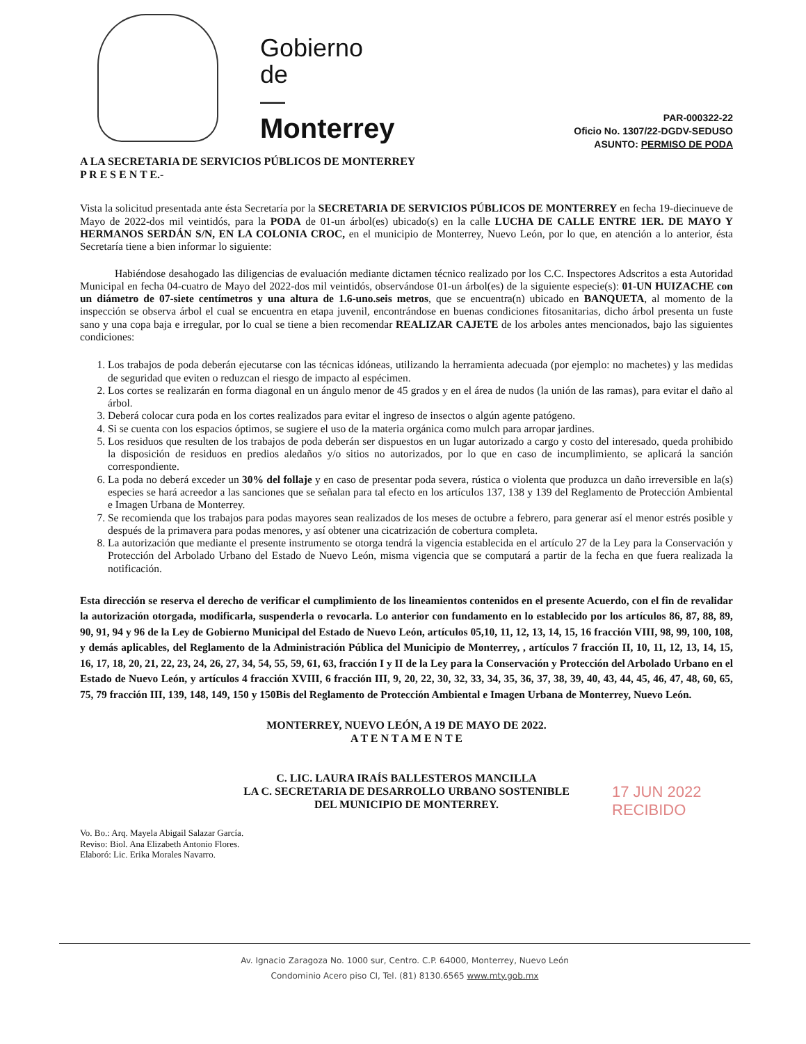Gobierno
de
—
Monterrey
PAR-000322-22
Oficio No. 1307/22-DGDV-SEDUSO
ASUNTO: PERMISO DE PODA
A LA SECRETARIA DE SERVICIOS PÚBLICOS DE MONTERREY
P R E S E N T E.-
Vista la solicitud presentada ante ésta Secretaría por la SECRETARIA DE SERVICIOS PÚBLICOS DE MONTERREY en fecha 19-diecinueve de Mayo de 2022-dos mil veintidós, para la PODA de 01-un árbol(es) ubicado(s) en la calle LUCHA DE CALLE ENTRE 1ER. DE MAYO Y HERMANOS SERDÁN S/N, EN LA COLONIA CROC, en el municipio de Monterrey, Nuevo León, por lo que, en atención a lo anterior, ésta Secretaría tiene a bien informar lo siguiente:
Habiéndose desahogado las diligencias de evaluación mediante dictamen técnico realizado por los C.C. Inspectores Adscritos a esta Autoridad Municipal en fecha 04-cuatro de Mayo del 2022-dos mil veintidós, observándose 01-un árbol(es) de la siguiente especie(s): 01-UN HUIZACHE con un diámetro de 07-siete centímetros y una altura de 1.6-uno.seis metros, que se encuentra(n) ubicado en BANQUETA, al momento de la inspección se observa árbol el cual se encuentra en etapa juvenil, encontrándose en buenas condiciones fitosanitarias, dicho árbol presenta un fuste sano y una copa baja e irregular, por lo cual se tiene a bien recomendar REALIZAR CAJETE de los arboles antes mencionados, bajo las siguientes condiciones:
1. Los trabajos de poda deberán ejecutarse con las técnicas idóneas, utilizando la herramienta adecuada (por ejemplo: no machetes) y las medidas de seguridad que eviten o reduzcan el riesgo de impacto al espécimen.
2. Los cortes se realizarán en forma diagonal en un ángulo menor de 45 grados y en el área de nudos (la unión de las ramas), para evitar el daño al árbol.
3. Deberá colocar cura poda en los cortes realizados para evitar el ingreso de insectos o algún agente patógeno.
4. Si se cuenta con los espacios óptimos, se sugiere el uso de la materia orgánica como mulch para arropar jardines.
5. Los residuos que resulten de los trabajos de poda deberán ser dispuestos en un lugar autorizado a cargo y costo del interesado, queda prohibido la disposición de residuos en predios aledaños y/o sitios no autorizados, por lo que en caso de incumplimiento, se aplicará la sanción correspondiente.
6. La poda no deberá exceder un 30% del follaje y en caso de presentar poda severa, rústica o violenta que produzca un daño irreversible en la(s) especies se hará acreedor a las sanciones que se señalan para tal efecto en los artículos 137, 138 y 139 del Reglamento de Protección Ambiental e Imagen Urbana de Monterrey.
7. Se recomienda que los trabajos para podas mayores sean realizados de los meses de octubre a febrero, para generar así el menor estrés posible y después de la primavera para podas menores, y así obtener una cicatrización de cobertura completa.
8. La autorización que mediante el presente instrumento se otorga tendrá la vigencia establecida en el artículo 27 de la Ley para la Conservación y Protección del Arbolado Urbano del Estado de Nuevo León, misma vigencia que se computará a partir de la fecha en que fuera realizada la notificación.
Esta dirección se reserva el derecho de verificar el cumplimiento de los lineamientos contenidos en el presente Acuerdo, con el fin de revalidar la autorización otorgada, modificarla, suspenderla o revocarla. Lo anterior con fundamento en lo establecido por los artículos 86, 87, 88, 89, 90, 91, 94 y 96 de la Ley de Gobierno Municipal del Estado de Nuevo León, artículos 05,10, 11, 12, 13, 14, 15, 16 fracción VIII, 98, 99, 100, 108, y demás aplicables, del Reglamento de la Administración Pública del Municipio de Monterrey, , artículos 7 fracción II, 10, 11, 12, 13, 14, 15, 16, 17, 18, 20, 21, 22, 23, 24, 26, 27, 34, 54, 55, 59, 61, 63, fracción I y II de la Ley para la Conservación y Protección del Arbolado Urbano en el Estado de Nuevo León, y artículos 4 fracción XVIII, 6 fracción III, 9, 20, 22, 30, 32, 33, 34, 35, 36, 37, 38, 39, 40, 43, 44, 45, 46, 47, 48, 60, 65, 75, 79 fracción III, 139, 148, 149, 150 y 150Bis del Reglamento de Protección Ambiental e Imagen Urbana de Monterrey, Nuevo León.
MONTERREY, NUEVO LEÓN, A 19 DE MAYO DE 2022.
A T E N T A M E N T E
C. LIC. LAURA IRAÍS BALLESTEROS MANCILLA
LA C. SECRETARIA DE DESARROLLO URBANO SOSTENIBLE
DEL MUNICIPIO DE MONTERREY.
Vo. Bo.: Arq. Mayela Abigail Salazar García.
Reviso: Biol. Ana Elizabeth Antonio Flores.
Elaboró: Lic. Erika Morales Navarro.
17 JUN 2022
RECIBIDO
Av. Ignacio Zaragoza No. 1000 sur, Centro. C.P. 64000, Monterrey, Nuevo León
Condominio Acero piso CI, Tel. (81) 8130.6565 www.mty.gob.mx